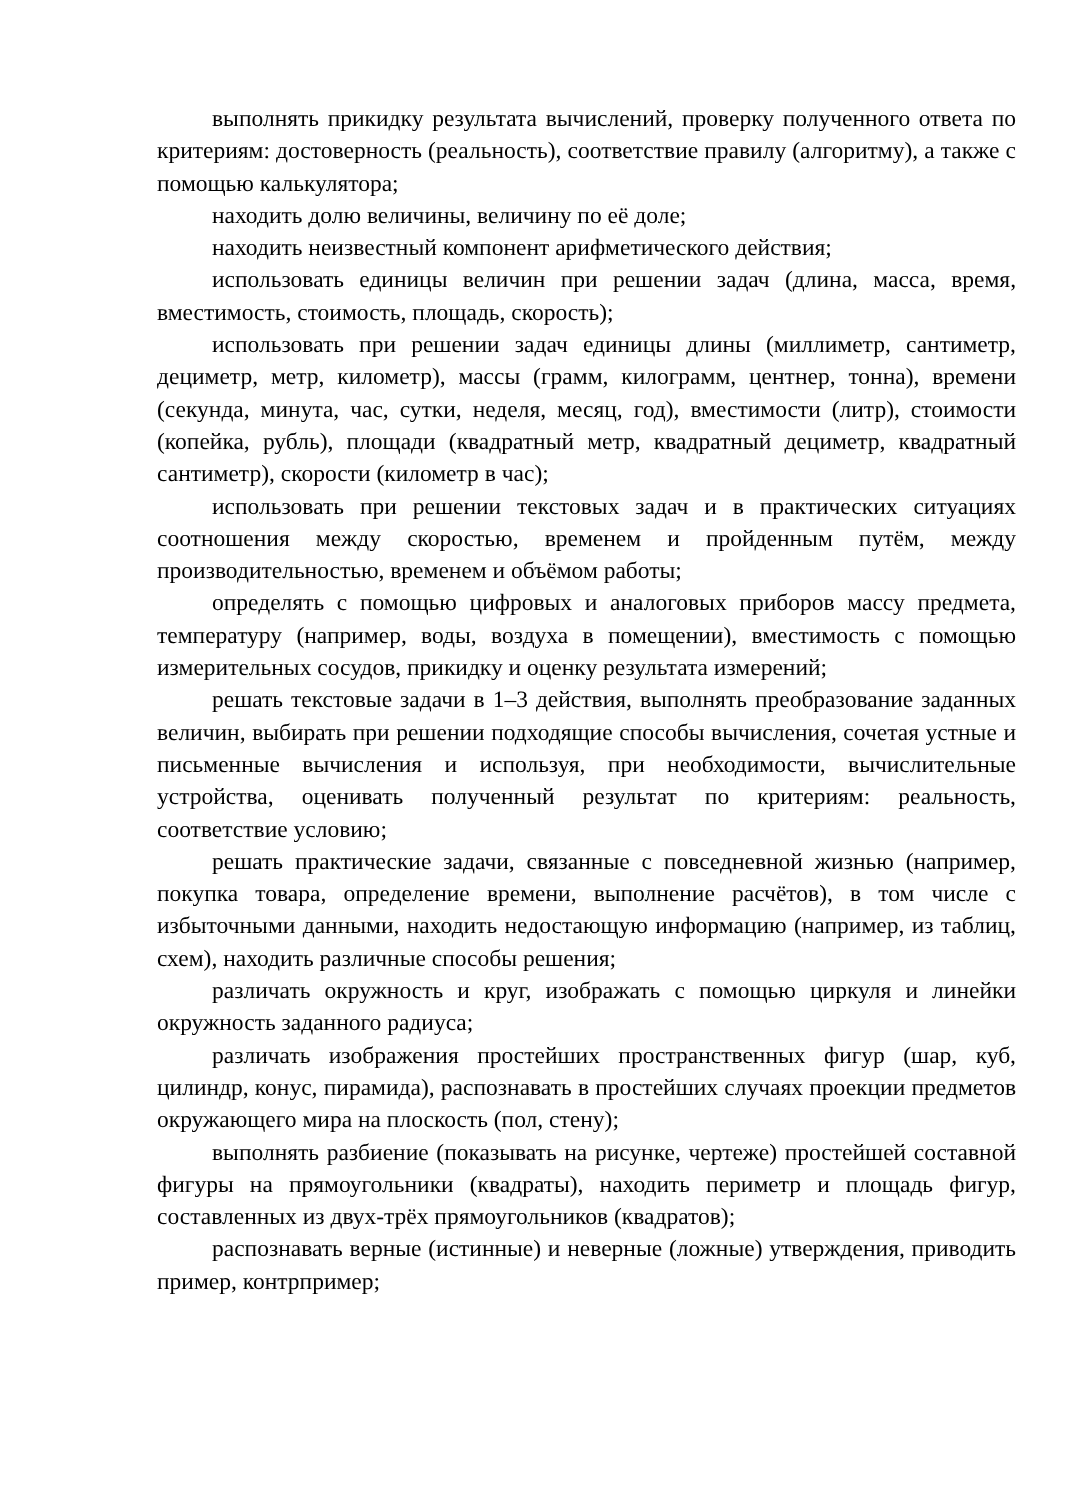выполнять прикидку результата вычислений, проверку полученного ответа по критериям: достоверность (реальность), соответствие правилу (алгоритму), а также с помощью калькулятора;
находить долю величины, величину по её доле;
находить неизвестный компонент арифметического действия;
использовать единицы величин при решении задач (длина, масса, время, вместимость, стоимость, площадь, скорость);
использовать при решении задач единицы длины (миллиметр, сантиметр, дециметр, метр, километр), массы (грамм, килограмм, центнер, тонна), времени (секунда, минута, час, сутки, неделя, месяц, год), вместимости (литр), стоимости (копейка, рубль), площади (квадратный метр, квадратный дециметр, квадратный сантиметр), скорости (километр в час);
использовать при решении текстовых задач и в практических ситуациях соотношения между скоростью, временем и пройденным путём, между производительностью, временем и объёмом работы;
определять с помощью цифровых и аналоговых приборов массу предмета, температуру (например, воды, воздуха в помещении), вместимость с помощью измерительных сосудов, прикидку и оценку результата измерений;
решать текстовые задачи в 1–3 действия, выполнять преобразование заданных величин, выбирать при решении подходящие способы вычисления, сочетая устные и письменные вычисления и используя, при необходимости, вычислительные устройства, оценивать полученный результат по критериям: реальность, соответствие условию;
решать практические задачи, связанные с повседневной жизнью (например, покупка товара, определение времени, выполнение расчётов), в том числе с избыточными данными, находить недостающую информацию (например, из таблиц, схем), находить различные способы решения;
различать окружность и круг, изображать с помощью циркуля и линейки окружность заданного радиуса;
различать изображения простейших пространственных фигур (шар, куб, цилиндр, конус, пирамида), распознавать в простейших случаях проекции предметов окружающего мира на плоскость (пол, стену);
выполнять разбиение (показывать на рисунке, чертеже) простейшей составной фигуры на прямоугольники (квадраты), находить периметр и площадь фигур, составленных из двух-трёх прямоугольников (квадратов);
распознавать верные (истинные) и неверные (ложные) утверждения, приводить пример, контрпример;